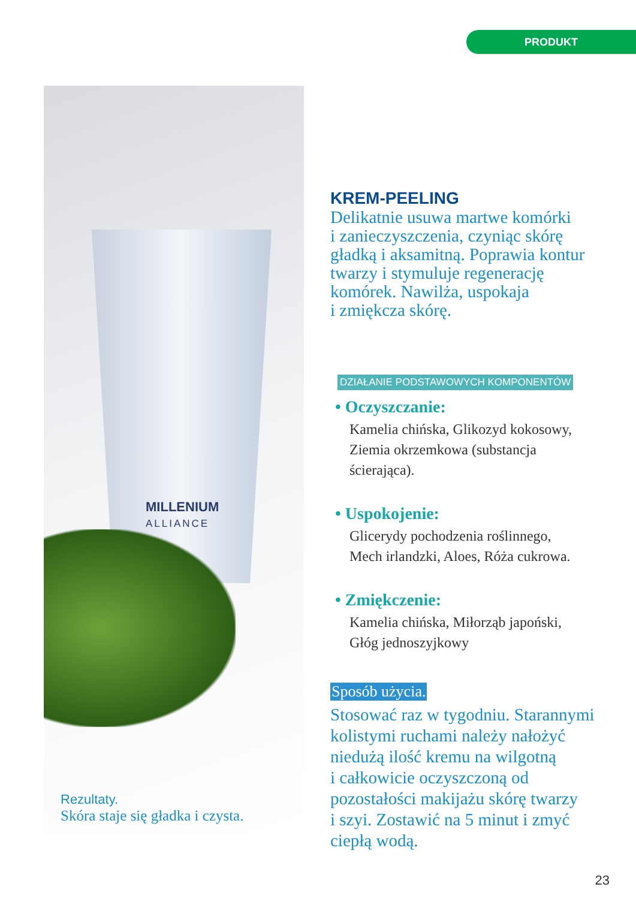PRODUKT
MILLENIUM
ALLIANCE
Rezultaty.
Skóra staje się gładka i czysta.
KREM-PEELING
Delikatnie usuwa martwe komórki
i zanieczyszczenia, czyniąc skórę
gładką i aksamitną. Poprawia kontur
twarzy i stymuluje regenerację
komórek. Nawilża, uspokaja
i zmiękcza skórę.
DZIAŁANIE PODSTAWOWYCH KOMPONENTÓW
• Oczyszczanie:
Kamelia chińska, Glikozyd kokosowy,
Ziemia okrzemkowa (substancja
ścierająca).
• Uspokojenie:
Glicerydy pochodzenia roślinnego,
Mech irlandzki, Aloes, Róża cukrowa.
• Zmiękczenie:
Kamelia chińska, Miłorząb japoński,
Głóg jednoszyjkowy
Sposób użycia.
Stosować raz w tygodniu. Starannymi
kolistymi ruchami należy nałożyć
niedużą ilość kremu na wilgotną
i całkowicie oczyszczoną od
pozostałości makijażu skórę twarzy
i szyi. Zostawić na 5 minut i zmyć
ciepłą wodą.
23